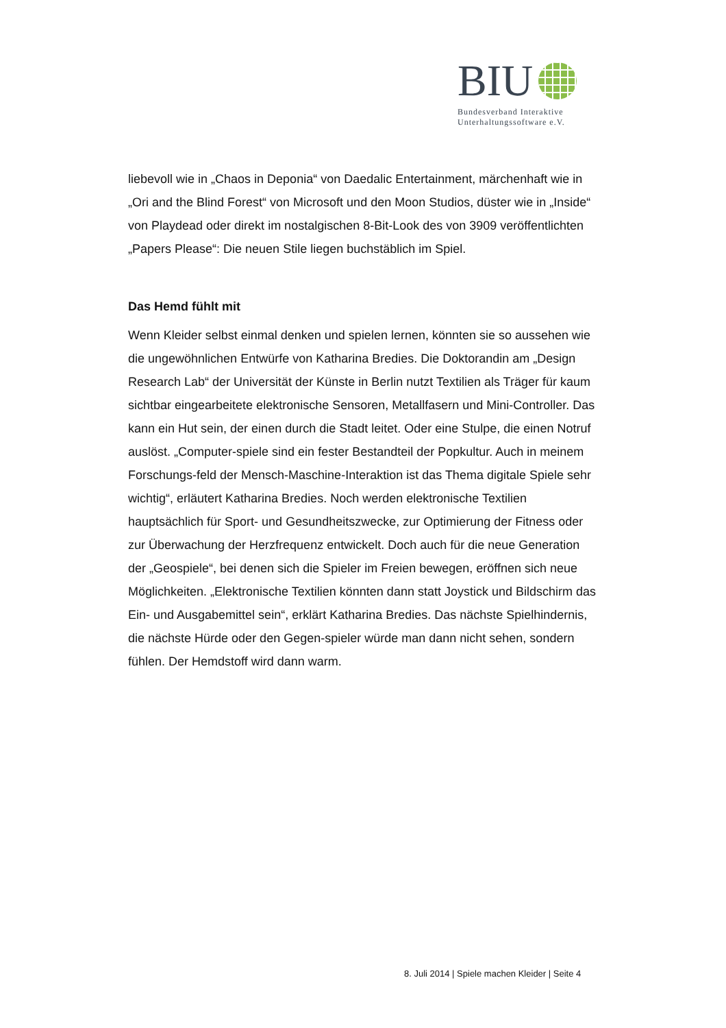BIU
Bundesverband Interaktive
Unterhaltungssoftware e.V.
liebevoll wie in „Chaos in Deponia“ von Daedalic Entertainment, märchenhaft wie in „Ori and the Blind Forest“ von Microsoft und den Moon Studios, düster wie in „Inside“ von Playdead oder direkt im nostalgischen 8-Bit-Look des von 3909 veröffentlichten „Papers Please“: Die neuen Stile liegen buchstäblich im Spiel.
Das Hemd fühlt mit
Wenn Kleider selbst einmal denken und spielen lernen, könnten sie so aussehen wie die ungewöhnlichen Entwürfe von Katharina Bredies. Die Doktorandin am „Design Research Lab“ der Universität der Künste in Berlin nutzt Textilien als Träger für kaum sichtbar eingearbeitete elektronische Sensoren, Metallfasern und Mini-Controller. Das kann ein Hut sein, der einen durch die Stadt leitet. Oder eine Stulpe, die einen Notruf auslöst. „Computer-spiele sind ein fester Bestandteil der Popkultur. Auch in meinem Forschungs-feld der Mensch-Maschine-Interaktion ist das Thema digitale Spiele sehr wichtig“, erläutert Katharina Bredies. Noch werden elektronische Textilien hauptsächlich für Sport- und Gesundheitszwecke, zur Optimierung der Fitness oder zur Überwachung der Herzfrequenz entwickelt. Doch auch für die neue Generation der „Geospiele“, bei denen sich die Spieler im Freien bewegen, eröffnen sich neue Möglichkeiten. „Elektronische Textilien könnten dann statt Joystick und Bildschirm das Ein- und Ausgabemittel sein“, erklärt Katharina Bredies. Das nächste Spielhindernis, die nächste Hürde oder den Gegen-spieler würde man dann nicht sehen, sondern fühlen. Der Hemdstoff wird dann warm.
8. Juli 2014 | Spiele machen Kleider | Seite 4